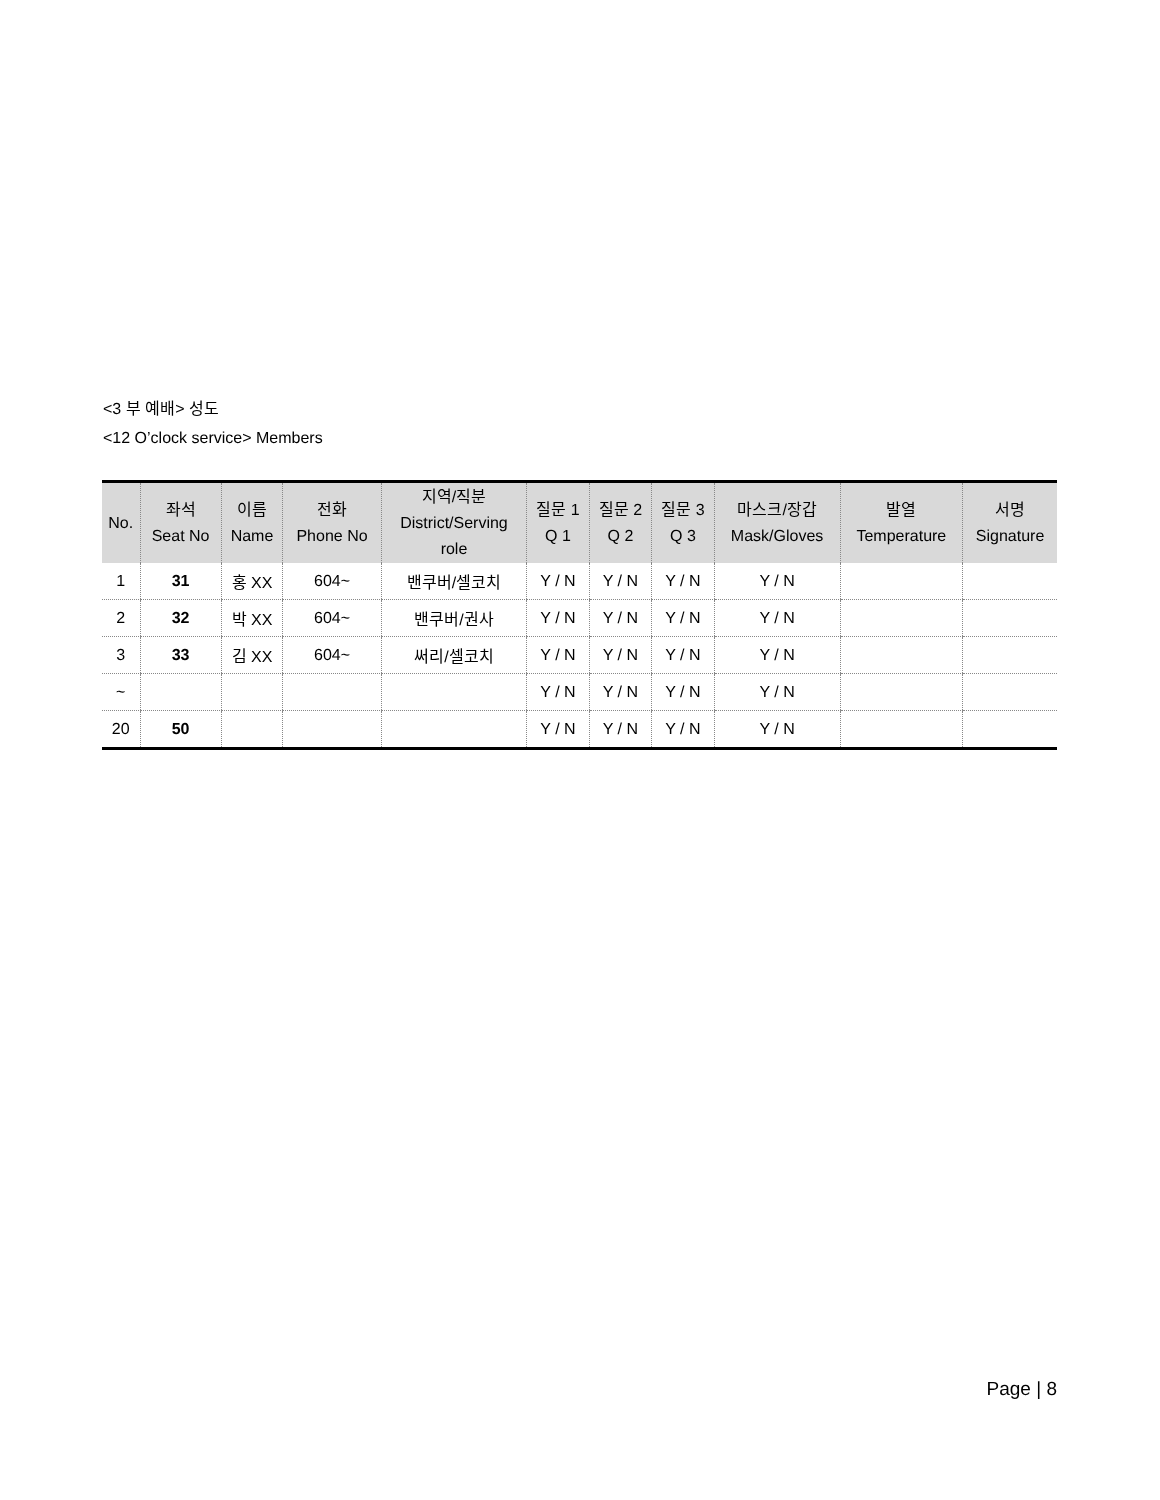<3 부 예배> 성도
<12 O’clock service> Members
| No. | 좌석 Seat No | 이름 Name | 전화 Phone No | 지역/직분 District/Serving role | 질문 1 Q 1 | 질문 2 Q 2 | 질문 3 Q 3 | 마스크/장갑 Mask/Gloves | 발열 Temperature | 서명 Signature |
| --- | --- | --- | --- | --- | --- | --- | --- | --- | --- | --- |
| 1 | 31 | 홍 XX | 604~ | 밴쿠버/셀코치 | Y / N | Y / N | Y / N | Y / N | | |
| 2 | 32 | 박 XX | 604~ | 밴쿠버/권사 | Y / N | Y / N | Y / N | Y / N | | |
| 3 | 33 | 김 XX | 604~ | 써리/셀코치 | Y / N | Y / N | Y / N | Y / N | | |
| ~ | | | | | Y / N | Y / N | Y / N | Y / N | | |
| 20 | 50 | | | | Y / N | Y / N | Y / N | Y / N | | |
Page | 8